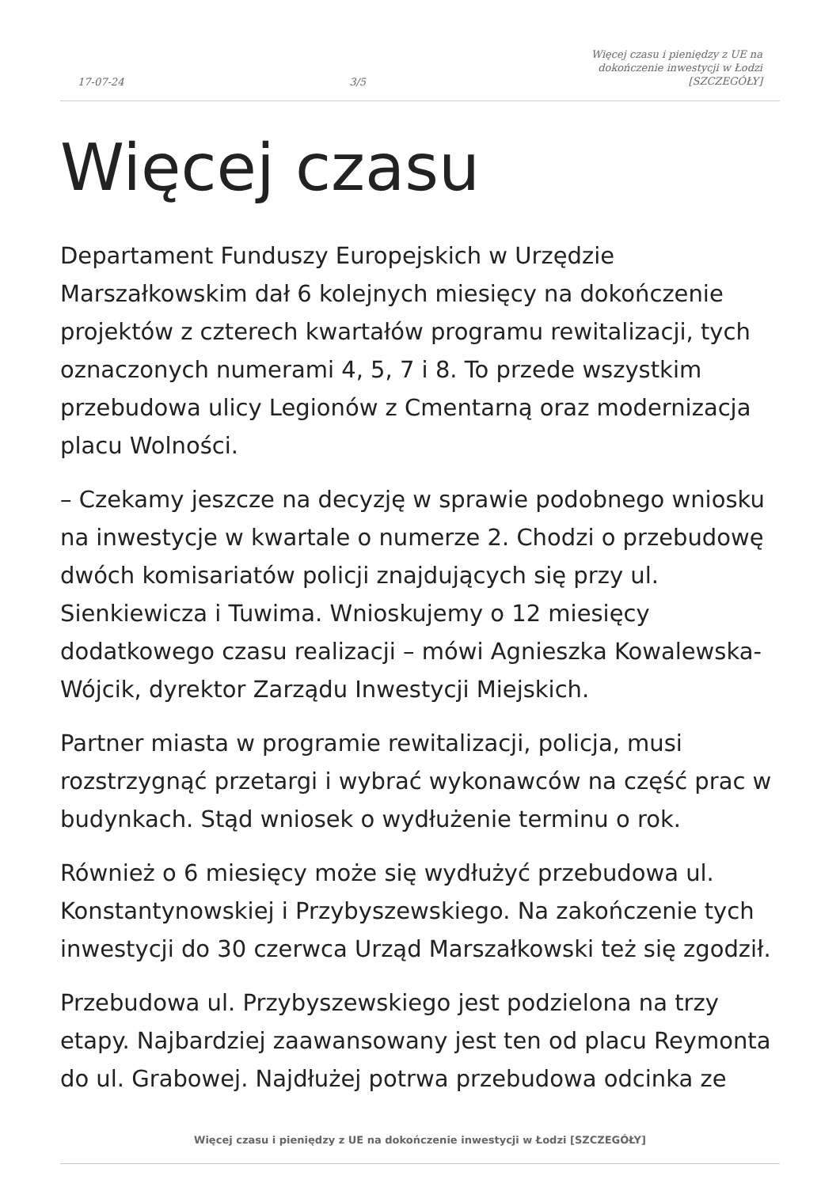17-07-24 3/5 Więcej czasu i pieniędzy z UE na
dokończenie inwestycji w Łodzi
[SZCZEGÓŁY]
Więcej czasu
Departament Funduszy Europejskich w Urzędzie Marszałkowskim dał 6 kolejnych miesięcy na dokończenie projektów z czterech kwartałów programu rewitalizacji, tych oznaczonych numerami 4, 5, 7 i 8. To przede wszystkim przebudowa ulicy Legionów z Cmentarną oraz modernizacja placu Wolności.
– Czekamy jeszcze na decyzję w sprawie podobnego wniosku na inwestycje w kwartale o numerze 2. Chodzi o przebudowę dwóch komisariatów policji znajdujących się przy ul. Sienkiewicza i Tuwima. Wnioskujemy o 12 miesięcy dodatkowego czasu realizacji – mówi Agnieszka Kowalewska-Wójcik, dyrektor Zarządu Inwestycji Miejskich.
Partner miasta w programie rewitalizacji, policja, musi rozstrzygnąć przetargi i wybrać wykonawców na część prac w budynkach. Stąd wniosek o wydłużenie terminu o rok.
Również o 6 miesięcy może się wydłużyć przebudowa ul. Konstantynowskiej i Przybyszewskiego. Na zakończenie tych inwestycji do 30 czerwca Urząd Marszałkowski też się zgodził.
Przebudowa ul. Przybyszewskiego jest podzielona na trzy etapy. Najbardziej zaawansowany jest ten od placu Reymonta do ul. Grabowej. Najdłużej potrwa przebudowa odcinka ze
Więcej czasu i pieniędzy z UE na dokończenie inwestycji w Łodzi [SZCZEGÓŁY]